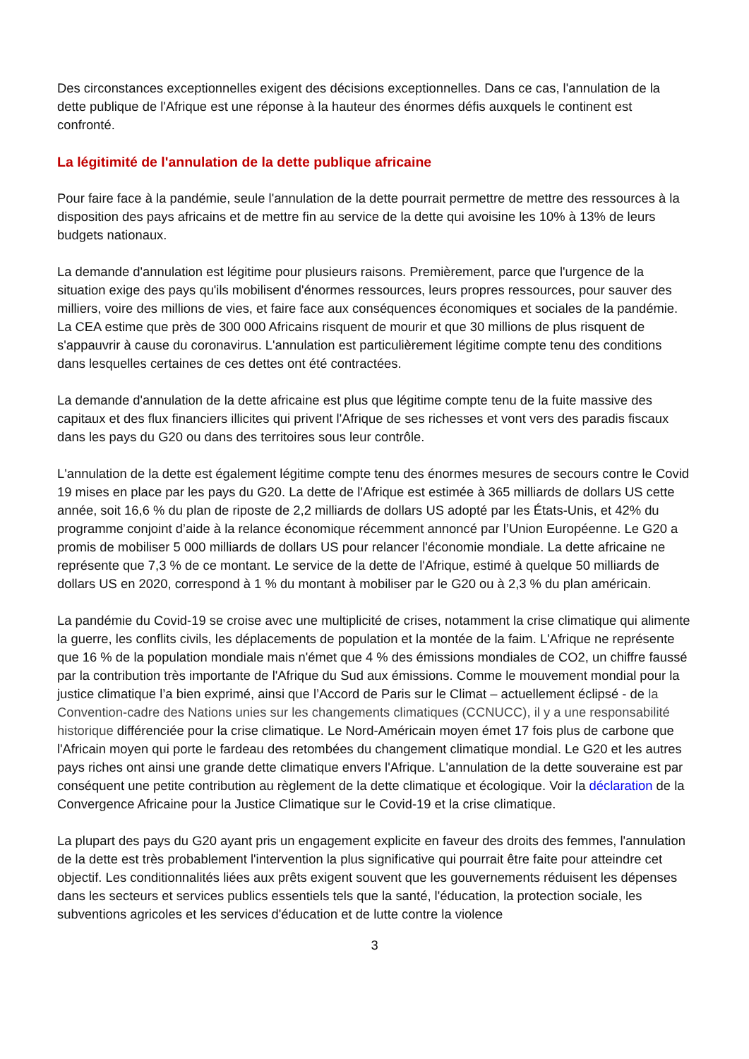Des circonstances exceptionnelles exigent des décisions exceptionnelles. Dans ce cas, l'annulation de la dette publique de l'Afrique est une réponse à la hauteur des énormes défis auxquels le continent est confronté.
La légitimité de l'annulation de la dette publique africaine
Pour faire face à la pandémie, seule l'annulation de la dette pourrait permettre de mettre des ressources à la disposition des pays africains et de mettre fin au service de la dette qui avoisine les 10% à 13% de leurs budgets nationaux.
La demande d'annulation est légitime pour plusieurs raisons. Premièrement, parce que l'urgence de la situation exige des pays qu'ils mobilisent d'énormes ressources, leurs propres ressources, pour sauver des milliers, voire des millions de vies, et faire face aux conséquences économiques et sociales de la pandémie. La CEA estime que près de 300 000 Africains risquent de mourir et que 30 millions de plus risquent de s'appauvrir à cause du coronavirus. L'annulation est particulièrement légitime compte tenu des conditions dans lesquelles certaines de ces dettes ont été contractées.
La demande d'annulation de la dette africaine est plus que légitime compte tenu de la fuite massive des capitaux et des flux financiers illicites qui privent l'Afrique de ses richesses et vont vers des paradis fiscaux dans les pays du G20 ou dans des territoires sous leur contrôle.
L'annulation de la dette est également légitime compte tenu des énormes mesures de secours contre le Covid 19 mises en place par les pays du G20. La dette de l'Afrique est estimée à 365 milliards de dollars US cette année, soit 16,6 % du plan de riposte de 2,2 milliards de dollars US adopté par les États-Unis, et 42% du programme conjoint d’aide à la relance économique récemment annoncé par l’Union Européenne. Le G20 a promis de mobiliser 5 000 milliards de dollars US pour relancer l'économie mondiale. La dette africaine ne représente que 7,3 % de ce montant. Le service de la dette de l'Afrique, estimé à quelque 50 milliards de dollars US en 2020, correspond à 1 % du montant à mobiliser par le G20 ou à 2,3 % du plan américain.
La pandémie du Covid-19 se croise avec une multiplicité de crises, notamment la crise climatique qui alimente la guerre, les conflits civils, les déplacements de population et la montée de la faim. L'Afrique ne représente que 16 % de la population mondiale mais n'émet que 4 % des émissions mondiales de CO2, un chiffre faussé par la contribution très importante de l'Afrique du Sud aux émissions. Comme le mouvement mondial pour la justice climatique l’a bien exprimé, ainsi que l’Accord de Paris sur le Climat – actuellement éclipsé - de la Convention-cadre des Nations unies sur les changements climatiques (CCNUCC), il y a une responsabilité historique différenciée pour la crise climatique. Le Nord-Américain moyen émet 17 fois plus de carbone que l'Africain moyen qui porte le fardeau des retombées du changement climatique mondial. Le G20 et les autres pays riches ont ainsi une grande dette climatique envers l'Afrique. L'annulation de la dette souveraine est par conséquent une petite contribution au règlement de la dette climatique et écologique. Voir la déclaration de la Convergence Africaine pour la Justice Climatique sur le Covid-19 et la crise climatique.
La plupart des pays du G20 ayant pris un engagement explicite en faveur des droits des femmes, l'annulation de la dette est très probablement l'intervention la plus significative qui pourrait être faite pour atteindre cet objectif. Les conditionnalités liées aux prêts exigent souvent que les gouvernements réduisent les dépenses dans les secteurs et services publics essentiels tels que la santé, l'éducation, la protection sociale, les subventions agricoles et les services d'éducation et de lutte contre la violence
3